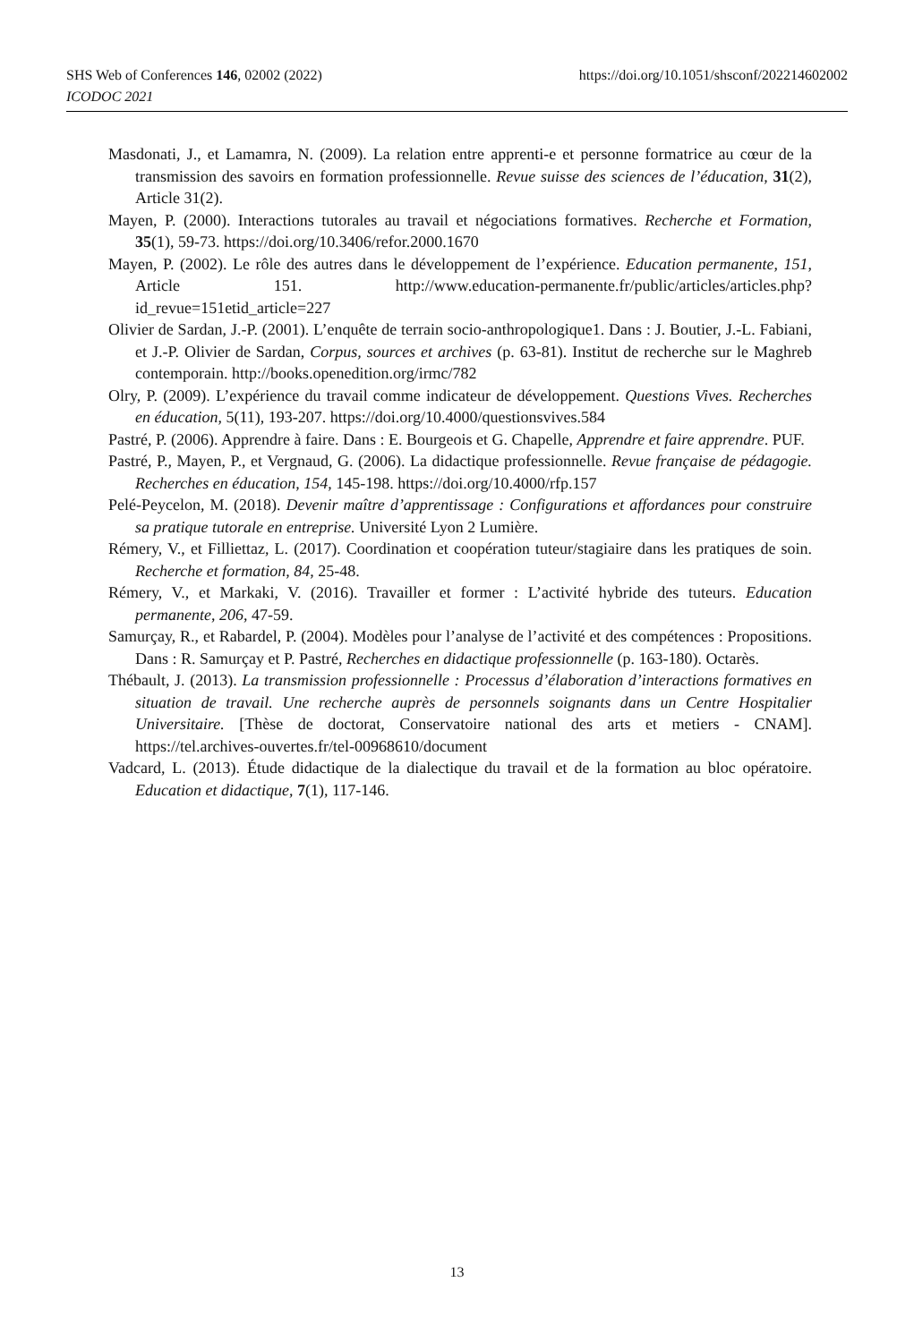https://doi.org/10.1051/shsconf/202214602002 SHS Web of Conferences 146, 02002 (2022)
ICODOC 2021
Masdonati, J., et Lamamra, N. (2009). La relation entre apprenti-e et personne formatrice au cœur de la transmission des savoirs en formation professionnelle. Revue suisse des sciences de l’éducation, 31(2), Article 31(2).
Mayen, P. (2000). Interactions tutorales au travail et négociations formatives. Recherche et Formation, 35(1), 59-73. https://doi.org/10.3406/refor.2000.1670
Mayen, P. (2002). Le rôle des autres dans le développement de l’expérience. Education permanente, 151, Article 151. http://www.education-permanente.fr/public/articles/articles.php?id_revue=151etid_article=227
Olivier de Sardan, J.-P. (2001). L’enquête de terrain socio-anthropologique1. Dans : J. Boutier, J.-L. Fabiani, et J.-P. Olivier de Sardan, Corpus, sources et archives (p. 63-81). Institut de recherche sur le Maghreb contemporain. http://books.openedition.org/irmc/782
Olry, P. (2009). L’expérience du travail comme indicateur de développement. Questions Vives. Recherches en éducation, 5(11), 193-207. https://doi.org/10.4000/questionsvives.584
Pastré, P. (2006). Apprendre à faire. Dans : E. Bourgeois et G. Chapelle, Apprendre et faire apprendre. PUF.
Pastré, P., Mayen, P., et Vergnaud, G. (2006). La didactique professionnelle. Revue française de pédagogie. Recherches en éducation, 154, 145-198. https://doi.org/10.4000/rfp.157
Pelé-Peycelon, M. (2018). Devenir maître d’apprentissage : Configurations et affordances pour construire sa pratique tutorale en entreprise. Université Lyon 2 Lumière.
Rémery, V., et Filliettaz, L. (2017). Coordination et coopération tuteur/stagiaire dans les pratiques de soin. Recherche et formation, 84, 25-48.
Rémery, V., et Markaki, V. (2016). Travailler et former : L’activité hybride des tuteurs. Education permanente, 206, 47-59.
Samurçay, R., et Rabardel, P. (2004). Modèles pour l’analyse de l’activité et des compétences : Propositions. Dans : R. Samurçay et P. Pastré, Recherches en didactique professionnelle (p. 163-180). Octarès.
Thébault, J. (2013). La transmission professionnelle : Processus d’élaboration d’interactions formatives en situation de travail. Une recherche auprès de personnels soignants dans un Centre Hospitalier Universitaire. [Thèse de doctorat, Conservatoire national des arts et metiers - CNAM]. https://tel.archives-ouvertes.fr/tel-00968610/document
Vadcard, L. (2013). Étude didactique de la dialectique du travail et de la formation au bloc opératoire. Education et didactique, 7(1), 117-146.
13